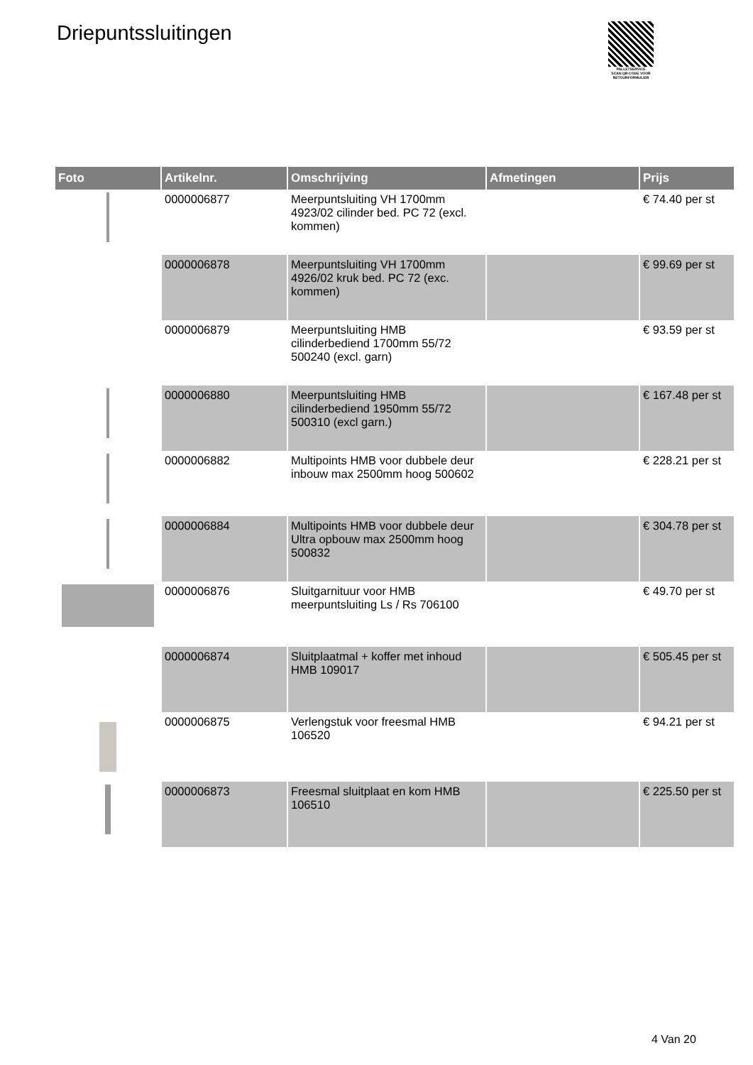Driepuntssluitingen
PALLETSERVICE
SCAN QR-CODE VOOR RETOURFORMULIER
| Foto | Artikelnr. | Omschrijving | Afmetingen | Prijs |
| --- | --- | --- | --- | --- |
| | 0000006877 | Meerpuntsluiting VH 1700mm 4923/02 cilinder bed. PC 72 (excl. kommen) | | € 74.40 per st |
| | 0000006878 | Meerpuntsluiting VH 1700mm 4926/02 kruk bed. PC 72 (exc. kommen) | | € 99.69 per st |
| | 0000006879 | Meerpuntsluiting HMB cilinderbediend 1700mm 55/72 500240 (excl. garn) | | € 93.59 per st |
| | 0000006880 | Meerpuntsluiting HMB cilinderbediend 1950mm 55/72 500310 (excl garn.) | | € 167.48 per st |
| | 0000006882 | Multipoints HMB voor dubbele deur inbouw max 2500mm hoog 500602 | | € 228.21 per st |
| | 0000006884 | Multipoints HMB voor dubbele deur Ultra opbouw max 2500mm hoog 500832 | | € 304.78 per st |
| | 0000006876 | Sluitgarnituur voor HMB meerpuntsluiting Ls / Rs 706100 | | € 49.70 per st |
| | 0000006874 | Sluitplaatmal + koffer met inhoud HMB 109017 | | € 505.45 per st |
| | 0000006875 | Verlengstuk voor freesmal HMB 106520 | | € 94.21 per st |
| | 0000006873 | Freesmal sluitplaat en kom HMB 106510 | | € 225.50 per st |
4 Van 20